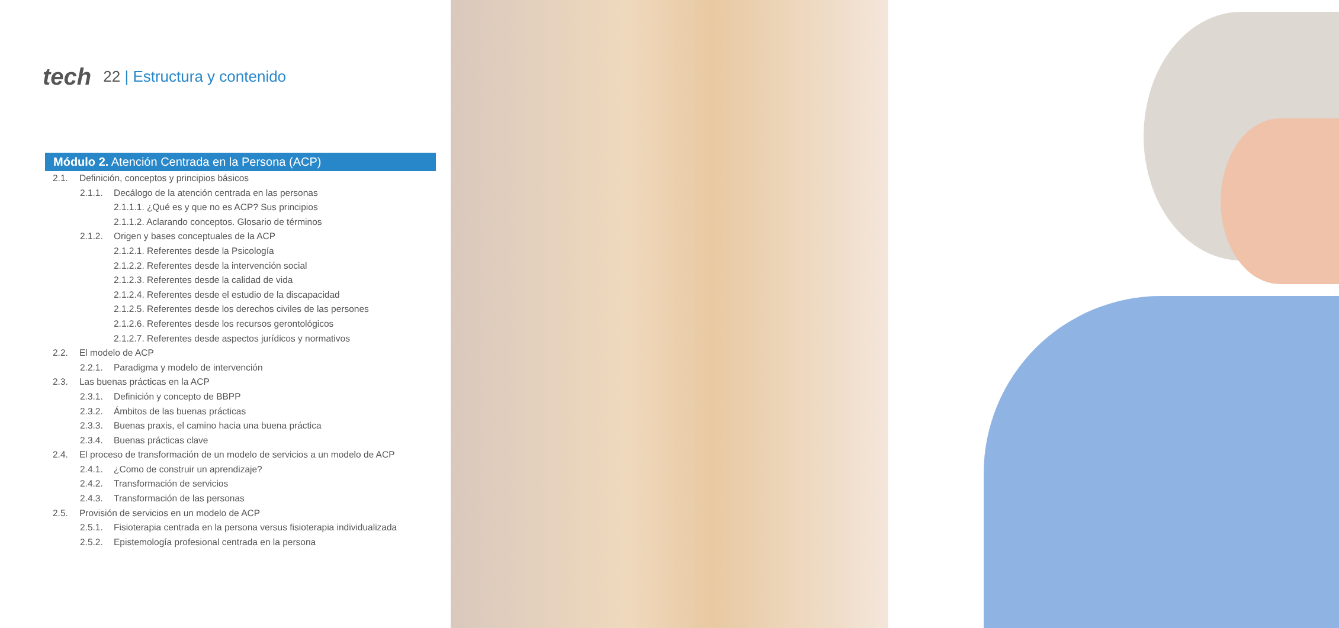tech 22 | Estructura y contenido
Módulo 2. Atención Centrada en la Persona (ACP)
2.1. Definición, conceptos y principios básicos
2.1.1. Decálogo de la atención centrada en las personas
2.1.1.1. ¿Qué es y que no es ACP? Sus principios
2.1.1.2. Aclarando conceptos. Glosario de términos
2.1.2. Origen y bases conceptuales de la ACP
2.1.2.1. Referentes desde la Psicología
2.1.2.2. Referentes desde la intervención social
2.1.2.3. Referentes desde la calidad de vida
2.1.2.4. Referentes desde el estudio de la discapacidad
2.1.2.5. Referentes desde los derechos civiles de las persones
2.1.2.6. Referentes desde los recursos gerontológicos
2.1.2.7. Referentes desde aspectos jurídicos y normativos
2.2. El modelo de ACP
2.2.1. Paradigma y modelo de intervención
2.3. Las buenas prácticas en la ACP
2.3.1. Definición y concepto de BBPP
2.3.2. Ámbitos de las buenas prácticas
2.3.3. Buenas praxis, el camino hacia una buena práctica
2.3.4. Buenas prácticas clave
2.4. El proceso de transformación de un modelo de servicios a un modelo de ACP
2.4.1. ¿Como de construir un aprendizaje?
2.4.2. Transformación de servicios
2.4.3. Transformación de las personas
2.5. Provisión de servicios en un modelo de ACP
2.5.1. Fisioterapia centrada en la persona versus fisioterapia individualizada
2.5.2. Epistemología profesional centrada en la persona